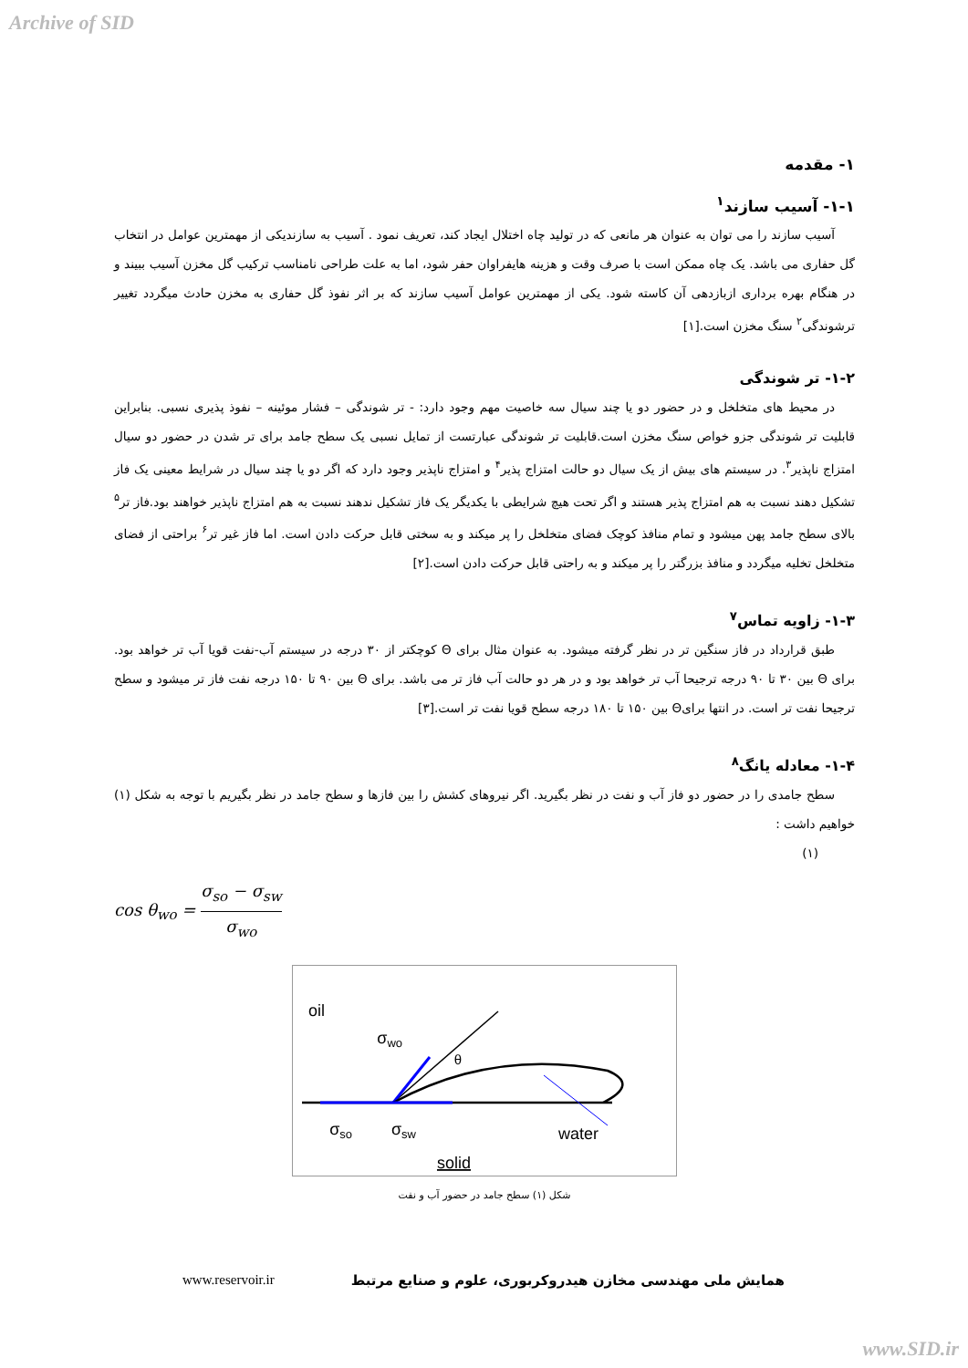Archive of SID
۱- مقدمه
۱-۱- آسیب سازند<sup>۱</sup>
آسیب سازند را می توان به عنوان هر مانعی که در تولید چاه اختلال ایجاد کند، تعریف نمود . آسیب به سازندیکی از مهمترین عوامل در انتخاب گل حفاری می باشد. یک چاه ممکن است با صرف وقت و هزینه هایفراوان حفر شود، اما به علت طراحی نامناسب ترکیب گل مخزن آسیب ببیند و در هنگام بهره برداری ازبازدهی آن کاسته شود. یکی از مهمترین عوامل آسیب سازند که بر اثر نفوذ گل حفاری به مخزن حادث میگردد تغییر ترشوندگی<sup>۲</sup> سنگ مخزن است.[۱]
۱-۲- تر شوندگی
در محیط های متخلخل و در حضور دو یا چند سیال سه خاصیت مهم وجود دارد: - تر شوندگی – فشار موئینه – نفوذ پذیری نسبی. بنابراین قابلیت تر شوندگی جزو خواص سنگ مخزن است.قابلیت تر شوندگی عبارتست از تمایل نسبی یک سطح جامد برای تر شدن در حضور دو سیال امتزاج ناپذیر<sup>۳</sup>. در سیستم های بیش از یک سیال دو حالت امتزاج پذیر<sup>۴</sup> و امتزاج ناپذیر وجود دارد که اگر دو یا چند سیال در شرایط معینی یک فاز تشکیل دهند نسبت به هم امتزاج پذیر هستند و اگر تحت هیچ شرایطی با یکدیگر یک فاز تشکیل ندهند نسبت به هم امتزاج ناپذیر خواهند بود.فاز تر<sup>۵</sup> بالای سطح جامد پهن میشود و تمام منافذ کوچک فضای متخلخل را پر میکند و به سختی قابل حرکت دادن است. اما فاز غیر تر<sup>۶</sup> براحتی از فضای متخلخل تخلیه میگردد و منافذ بزرگتر را پر میکند و به راحتی قابل حرکت دادن است.[۲]
۱-۳- زاویه تماس<sup>۷</sup>
طبق قرارداد در فاز سنگین تر در نظر گرفته میشود. به عنوان مثال برای Θ کوچکتر از ۳۰ درجه در سیستم آب-نفت قویا آب تر خواهد بود. برای Θ بین ۳۰ تا ۹۰ درجه ترجیحا آب تر خواهد بود و در هر دو حالت آب فاز تر می باشد. برای Θ بین ۹۰ تا ۱۵۰ درجه نفت فاز تر میشود و سطح ترجیحا نفت تر است. در انتها برایΘ بین ۱۵۰ تا ۱۸۰ درجه سطح قویا نفت تر است.[۳]
۱-۴- معادله یانگ<sup>۸</sup>
سطح جامدی را در حضور دو فاز آب و نفت در نظر بگیرید. اگر نیروهای کشش را بین فازها و سطح جامد در نظر بگیریم با توجه به شکل (۱) خواهیم داشت :
(۱)
cos θ<sub>wo</sub> = σ<sub>so</sub> − σ<sub>sw</sub> σ<sub>wo</sub>
oil
σwo
θ
σso
σsw
water
solid
شکل (۱) سطح جامد در حضور آب و نفت
www.reservoir.ir همایش ملی مهندسی مخازن هیدروکربوری، علوم و صنایع مرتبط
www.SID.ir